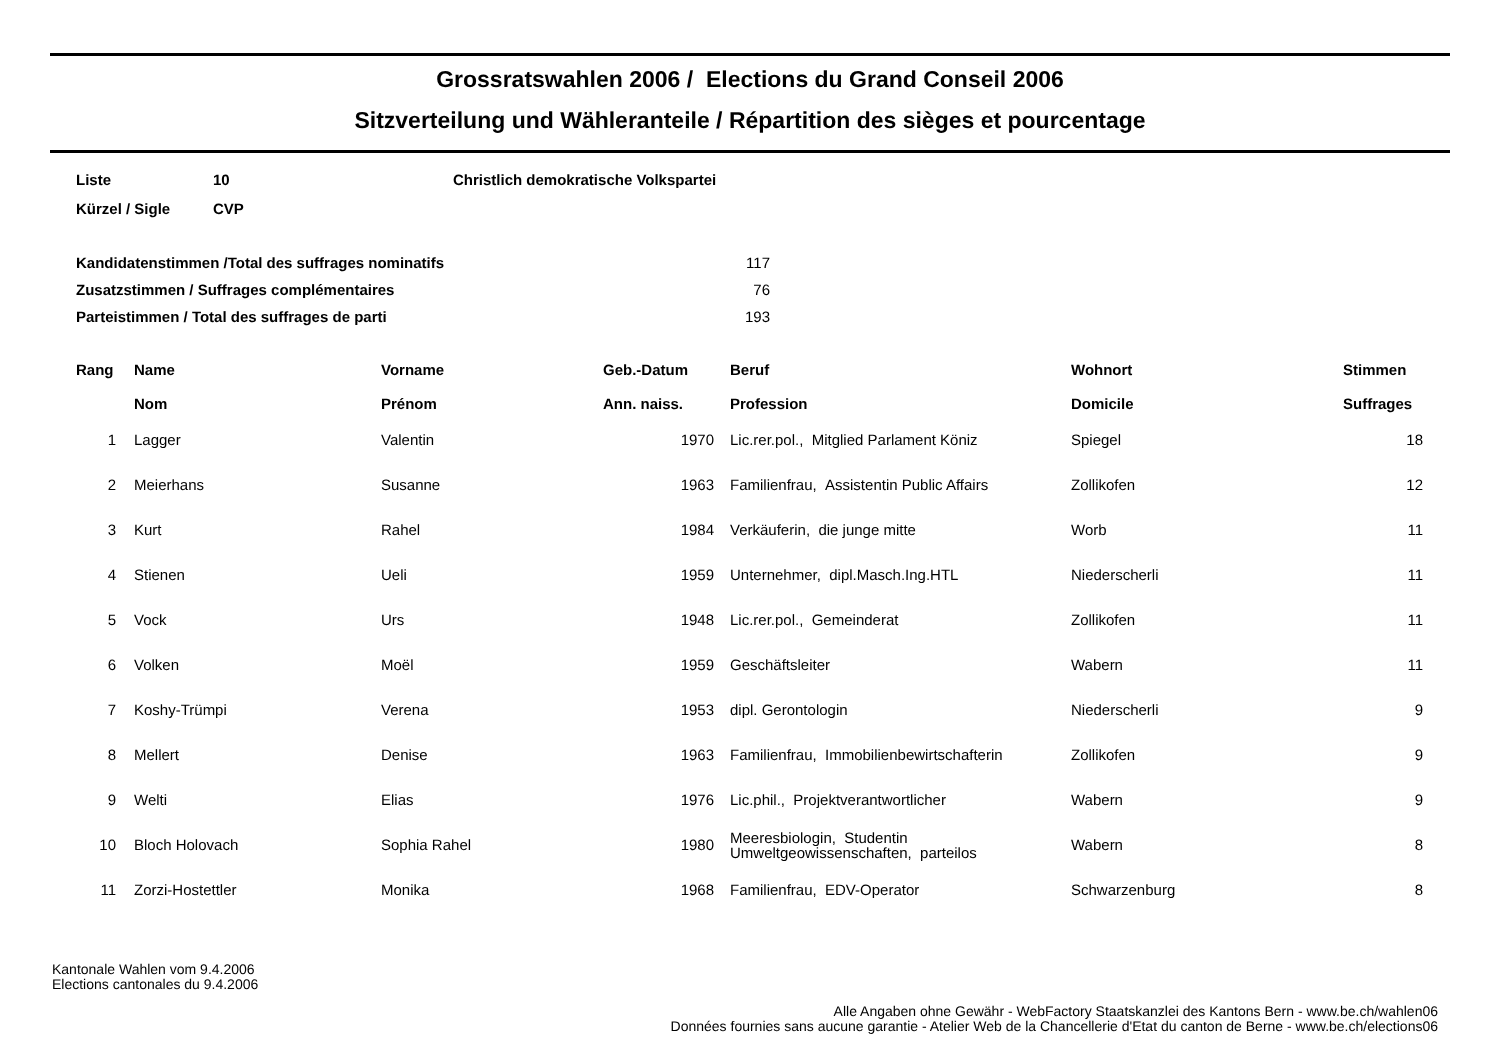Grossratswahlen 2006 / Elections du Grand Conseil 2006
Sitzverteilung und Wähleranteile / Répartition des sièges et pourcentage
| Liste | 10 | Christlich demokratische Volkspartei |
| Kürzel / Sigle | CVP | |
| Kandidatenstimmen /Total des suffrages nominatifs | 117 |
| Zusatzstimmen / Suffrages complémentaires | 76 |
| Parteistimmen / Total des suffrages de parti | 193 |
| Rang | | Name Nom | Vorname Prénom | Geb.-Datum Ann. naiss. | | Beruf Profession | Wohnort Domicile | Stimmen Suffrages |
| --- | --- | --- | --- | --- | --- | --- | --- | --- |
| 1 | | Lagger | Valentin | 1970 | | Lic.rer.pol., Mitglied Parlament Köniz | Spiegel | 18 |
| 2 | | Meierhans | Susanne | 1963 | | Familienfrau, Assistentin Public Affairs | Zollikofen | 12 |
| 3 | | Kurt | Rahel | 1984 | | Verkäuferin, die junge mitte | Worb | 11 |
| 4 | | Stienen | Ueli | 1959 | | Unternehmer, dipl.Masch.Ing.HTL | Niederscherli | 11 |
| 5 | | Vock | Urs | 1948 | | Lic.rer.pol., Gemeinderat | Zollikofen | 11 |
| 6 | | Volken | Moël | 1959 | | Geschäftsleiter | Wabern | 11 |
| 7 | | Koshy-Trümpi | Verena | 1953 | | dipl. Gerontologin | Niederscherli | 9 |
| 8 | | Mellert | Denise | 1963 | | Familienfrau, Immobilienbewirtschafterin | Zollikofen | 9 |
| 9 | | Welti | Elias | 1976 | | Lic.phil., Projektverantwortlicher | Wabern | 9 |
| 10 | | Bloch Holovach | Sophia Rahel | 1980 | | Meeresbiologin, Studentin Umweltgeowissenschaften, parteilos | Wabern | 8 |
| 11 | | Zorzi-Hostettler | Monika | 1968 | | Familienfrau, EDV-Operator | Schwarzenburg | 8 |
Kantonale Wahlen vom 9.4.2006
Elections cantonales du 9.4.2006
Alle Angaben ohne Gewähr - WebFactory Staatskanzlei des Kantons Bern - www.be.ch/wahlen06
Données fournies sans aucune garantie - Atelier Web de la Chancellerie d'Etat du canton de Berne - www.be.ch/elections06